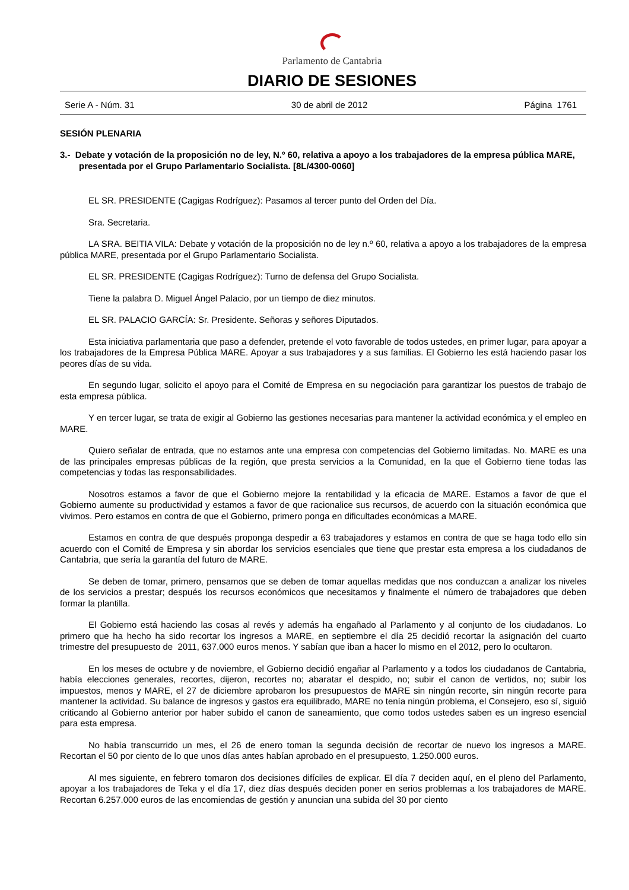Parlamento de Cantabria
DIARIO DE SESIONES
Serie A - Núm. 31 30 de abril de 2012 Página 1761
SESIÓN PLENARIA
3.- Debate y votación de la proposición no de ley, N.º 60, relativa a apoyo a los trabajadores de la empresa pública MARE, presentada por el Grupo Parlamentario Socialista. [8L/4300-0060]
EL SR. PRESIDENTE (Cagigas Rodríguez): Pasamos al tercer punto del Orden del Día.
Sra. Secretaria.
LA SRA. BEITIA VILA: Debate y votación de la proposición no de ley n.º 60, relativa a apoyo a los trabajadores de la empresa pública MARE, presentada por el Grupo Parlamentario Socialista.
EL SR. PRESIDENTE (Cagigas Rodríguez): Turno de defensa del Grupo Socialista.
Tiene la palabra D. Miguel Ángel Palacio, por un tiempo de diez minutos.
EL SR. PALACIO GARCÍA: Sr. Presidente. Señoras y señores Diputados.
Esta iniciativa parlamentaria que paso a defender, pretende el voto favorable de todos ustedes, en primer lugar, para apoyar a los trabajadores de la Empresa Pública MARE. Apoyar a sus trabajadores y a sus familias. El Gobierno les está haciendo pasar los peores días de su vida.
En segundo lugar, solicito el apoyo para el Comité de Empresa en su negociación para garantizar los puestos de trabajo de esta empresa pública.
Y en tercer lugar, se trata de exigir al Gobierno las gestiones necesarias para mantener la actividad económica y el empleo en MARE.
Quiero señalar de entrada, que no estamos ante una empresa con competencias del Gobierno limitadas. No. MARE es una de las principales empresas públicas de la región, que presta servicios a la Comunidad, en la que el Gobierno tiene todas las competencias y todas las responsabilidades.
Nosotros estamos a favor de que el Gobierno mejore la rentabilidad y la eficacia de MARE. Estamos a favor de que el Gobierno aumente su productividad y estamos a favor de que racionalice sus recursos, de acuerdo con la situación económica que vivimos. Pero estamos en contra de que el Gobierno, primero ponga en dificultades económicas a MARE.
Estamos en contra de que después proponga despedir a 63 trabajadores y estamos en contra de que se haga todo ello sin acuerdo con el Comité de Empresa y sin abordar los servicios esenciales que tiene que prestar esta empresa a los ciudadanos de Cantabria, que sería la garantía del futuro de MARE.
Se deben de tomar, primero, pensamos que se deben de tomar aquellas medidas que nos conduzcan a analizar los niveles de los servicios a prestar; después los recursos económicos que necesitamos y finalmente el número de trabajadores que deben formar la plantilla.
El Gobierno está haciendo las cosas al revés y además ha engañado al Parlamento y al conjunto de los ciudadanos. Lo primero que ha hecho ha sido recortar los ingresos a MARE, en septiembre el día 25 decidió recortar la asignación del cuarto trimestre del presupuesto de 2011, 637.000 euros menos. Y sabían que iban a hacer lo mismo en el 2012, pero lo ocultaron.
En los meses de octubre y de noviembre, el Gobierno decidió engañar al Parlamento y a todos los ciudadanos de Cantabria, había elecciones generales, recortes, dijeron, recortes no; abaratar el despido, no; subir el canon de vertidos, no; subir los impuestos, menos y MARE, el 27 de diciembre aprobaron los presupuestos de MARE sin ningún recorte, sin ningún recorte para mantener la actividad. Su balance de ingresos y gastos era equilibrado, MARE no tenía ningún problema, el Consejero, eso sí, siguió criticando al Gobierno anterior por haber subido el canon de saneamiento, que como todos ustedes saben es un ingreso esencial para esta empresa.
No había transcurrido un mes, el 26 de enero toman la segunda decisión de recortar de nuevo los ingresos a MARE. Recortan el 50 por ciento de lo que unos días antes habían aprobado en el presupuesto, 1.250.000 euros.
Al mes siguiente, en febrero tomaron dos decisiones difíciles de explicar. El día 7 deciden aquí, en el pleno del Parlamento, apoyar a los trabajadores de Teka y el día 17, diez días después deciden poner en serios problemas a los trabajadores de MARE. Recortan 6.257.000 euros de las encomiendas de gestión y anuncian una subida del 30 por ciento